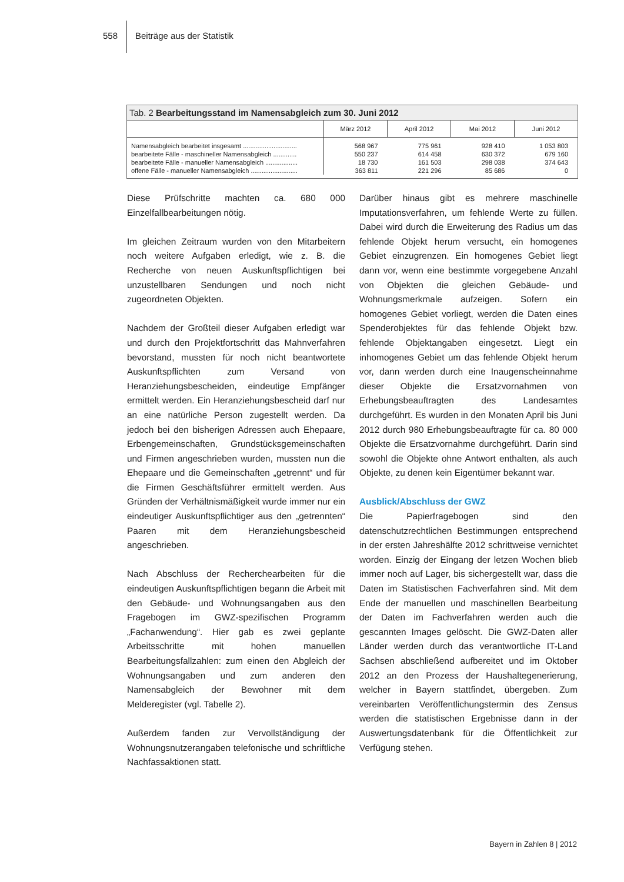558 Beiträge aus der Statistik
Tab. 2 Bearbeitungsstand im Namensabgleich zum 30. Juni 2012
| | März 2012 | April 2012 | Mai 2012 | Juni 2012 |
| --- | --- | --- | --- | --- |
| Namensabgleich bearbeitet insgesamt .............................. | 568 967 | 775 961 | 928 410 | 1 053 803 |
| bearbeitete Fälle - maschineller Namensabgleich ............. | 550 237 | 614 458 | 630 372 | 679 160 |
| bearbeitete Fälle - manueller Namensabgleich .................. | 18 730 | 161 503 | 298 038 | 374 643 |
| offene Fälle - manueller Namensabgleich .......................... | 363 811 | 221 296 | 85 686 | 0 |
Diese Prüfschritte machten ca. 680 000 Einzelfallbearbeitungen nötig.
Im gleichen Zeitraum wurden von den Mitarbeitern noch weitere Aufgaben erledigt, wie z. B. die Recherche von neuen Auskunftspflichtigen bei unzustellbaren Sendungen und noch nicht zugeordneten Objekten.
Nachdem der Großteil dieser Aufgaben erledigt war und durch den Projektfortschritt das Mahnverfahren bevorstand, mussten für noch nicht beantwortete Auskunftspflichten zum Versand von Heranziehungsbescheiden, eindeutige Empfänger ermittelt werden. Ein Heranziehungsbescheid darf nur an eine natürliche Person zugestellt werden. Da jedoch bei den bisherigen Adressen auch Ehepaare, Erbengemeinschaften, Grundstücksgemeinschaften und Firmen angeschrieben wurden, mussten nun die Ehepaare und die Gemeinschaften „getrennt“ und für die Firmen Geschäftsführer ermittelt werden. Aus Gründen der Verhältnismäßigkeit wurde immer nur ein eindeutiger Auskunftspflichtiger aus den „getrennten“ Paaren mit dem Heranziehungsbescheid angeschrieben.
Nach Abschluss der Recherchearbeiten für die eindeutigen Auskunftspflichtigen begann die Arbeit mit den Gebäude- und Wohnungsangaben aus den Fragebogen im GWZ-spezifischen Programm „Fachanwendung“. Hier gab es zwei geplante Arbeitsschritte mit hohen manuellen Bearbeitungsfallzahlen: zum einen den Abgleich der Wohnungsangaben und zum anderen den Namensabgleich der Bewohner mit dem Melderegister (vgl. Tabelle 2).
Außerdem fanden zur Vervollständigung der Wohnungsnutzerangaben telefonische und schriftliche Nachfassaktionen statt.
Darüber hinaus gibt es mehrere maschinelle Imputationsverfahren, um fehlende Werte zu füllen. Dabei wird durch die Erweiterung des Radius um das fehlende Objekt herum versucht, ein homogenes Gebiet einzugrenzen. Ein homogenes Gebiet liegt dann vor, wenn eine bestimmte vorgegebene Anzahl von Objekten die gleichen Gebäude- und Wohnungsmerkmale aufzeigen. Sofern ein homogenes Gebiet vorliegt, werden die Daten eines Spenderobjektes für das fehlende Objekt bzw. fehlende Objektangaben eingesetzt. Liegt ein inhomogenes Gebiet um das fehlende Objekt herum vor, dann werden durch eine Inaugenscheinnahme dieser Objekte die Ersatzvornahmen von Erhebungsbeauftragten des Landesamtes durchgeführt. Es wurden in den Monaten April bis Juni 2012 durch 980 Erhebungsbeauftragte für ca. 80 000 Objekte die Ersatzvornahme durchgeführt. Darin sind sowohl die Objekte ohne Antwort enthalten, als auch Objekte, zu denen kein Eigentümer bekannt war.
Ausblick/Abschluss der GWZ
Die Papierfragebogen sind den datenschutzrechtlichen Bestimmungen entsprechend in der ersten Jahreshälfte 2012 schrittweise vernichtet worden. Einzig der Eingang der letzen Wochen blieb immer noch auf Lager, bis sichergestellt war, dass die Daten im Statistischen Fachverfahren sind. Mit dem Ende der manuellen und maschinellen Bearbeitung der Daten im Fachverfahren werden auch die gescannten Images gelöscht. Die GWZ-Daten aller Länder werden durch das verantwortliche IT-Land Sachsen abschließend aufbereitet und im Oktober 2012 an den Prozess der Haushaltegenerierung, welcher in Bayern stattfindet, übergeben. Zum vereinbarten Veröffentlichungstermin des Zensus werden die statistischen Ergebnisse dann in der Auswertungsdatenbank für die Öffentlichkeit zur Verfügung stehen.
Bayern in Zahlen 8 | 2012